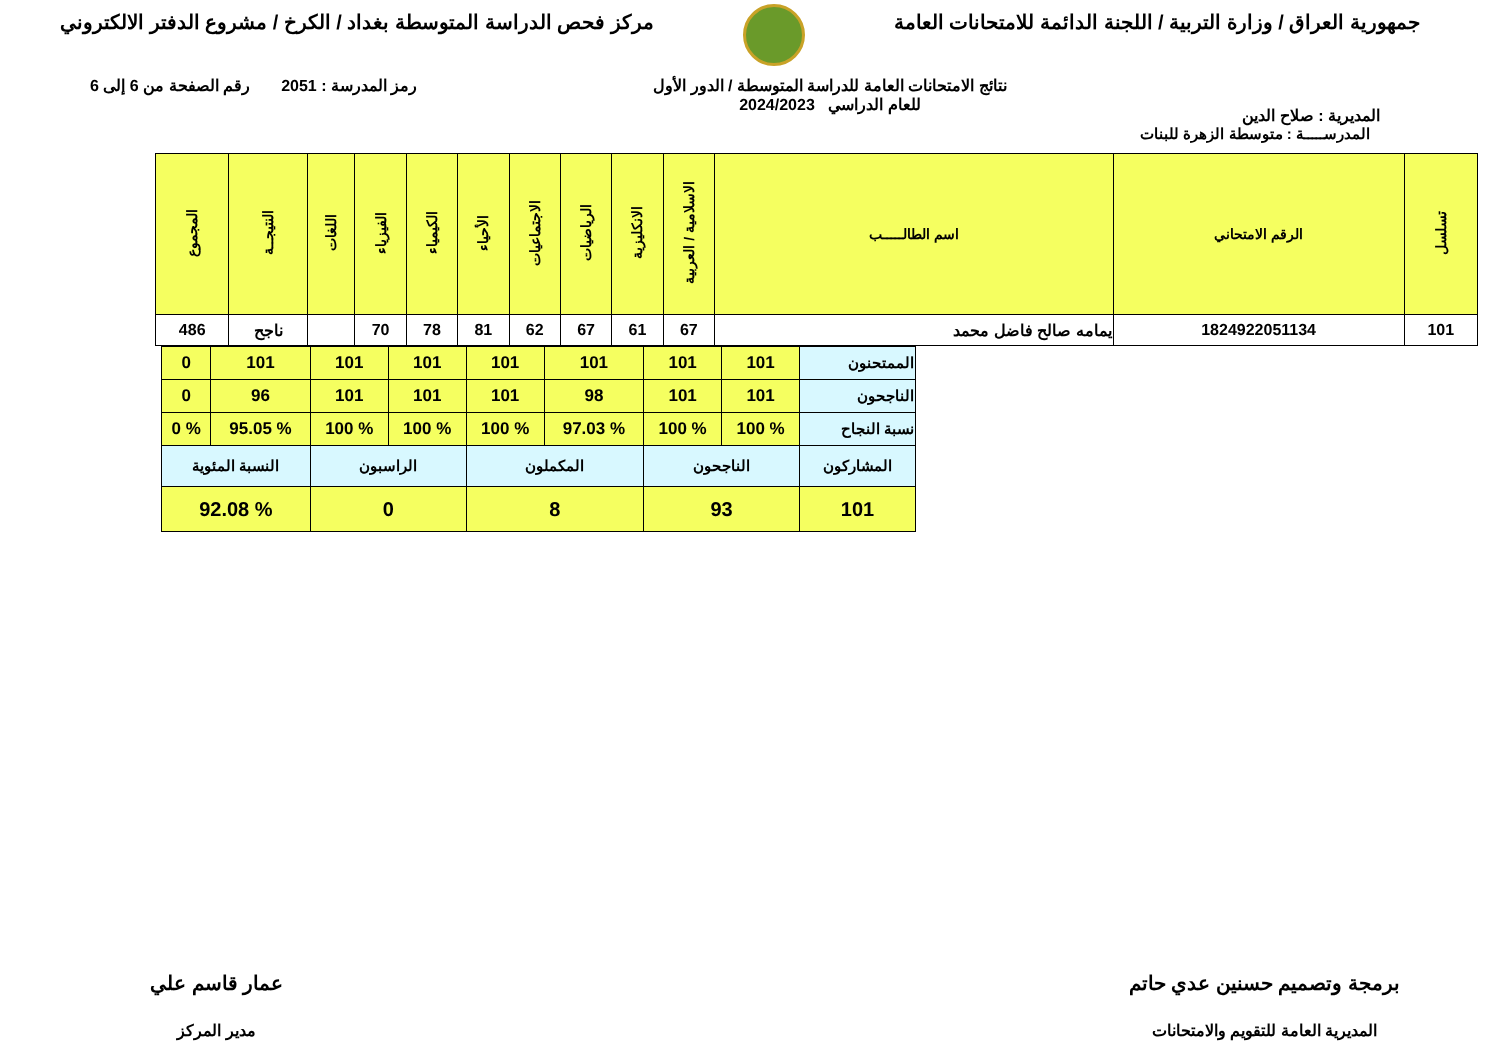جمهورية العراق / وزارة التربية / اللجنة الدائمة للامتحانات العامة
مركز فحص الدراسة المتوسطة بغداد / الكرخ / مشروع الدفتر الالكتروني
المديرية : صلاح الدين نتائج الامتحانات العامة للدراسة المتوسطة / الدور الأول
للعام الدراسي 2024/2023 رمز المدرسة : 2051 رقم الصفحة من 6 إلى 6
المدرســـــة : متوسطة الزهرة للبنات
| تسلسل | الرقم الامتحاني | اسم الطالـــــب | الاسلامية / العربية | الانكليزية | الرياضيات | الاجتماعيات | الأحياء | الكيمياء | الفيزياء | اللغات | النتيجــة | المجموع |
| --- | --- | --- | --- | --- | --- | --- | --- | --- | --- | --- | --- | --- |
| 101 | 1824922051134 | يمامه صالح فاضل محمد | 67 | 61 | 67 | 62 | 81 | 78 | 70 | | ناجح | 486 |
| الممتحنون | 101 | 101 | 101 | 101 | 101 | 101 | 101 | 0 |
| الناجحون | 101 | 101 | 98 | 101 | 101 | 101 | 96 | 0 |
| نسبة النجاح | % 100 | % 100 | % 97.03 | % 100 | % 100 | % 100 | % 95.05 | % 0 |
| المشاركون | الناجحون | | المكملون | | الراسبون | | النسبة المئوية | |
| 101 | 93 | | 8 | | 0 | | % 92.08 | |
برمجة وتصميم حسنين عدي حاتم
المديرية العامة للتقويم والامتحانات
عمار قاسم علي
مدير المركز